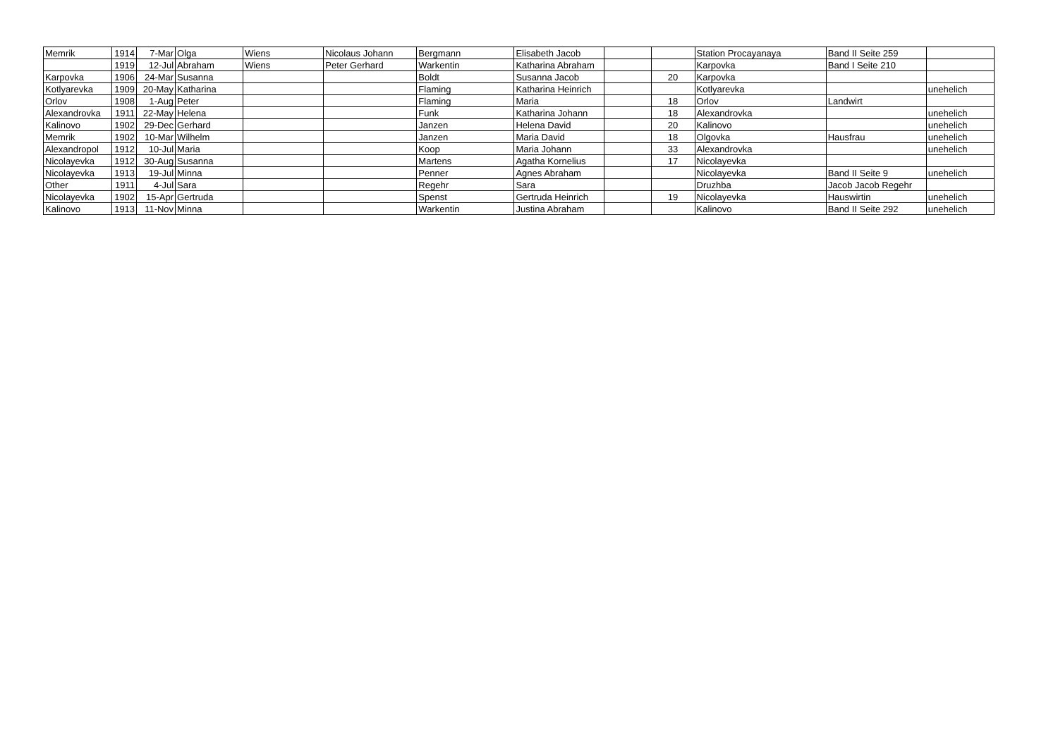| Memrik | 1914 | 7-Mar | Olga | Wiens | Nicolaus Johann | Bergmann | Elisabeth Jacob | | | Station Procayanaya | Band II Seite 259 | |
| | 1919 | 12-Jul | Abraham | Wiens | Peter Gerhard | Warkentin | Katharina Abraham | | | Karpovka | Band I Seite 210 | |
| Karpovka | 1906 | 24-Mar | Susanna | | | Boldt | Susanna Jacob | | 20 | Karpovka | | |
| Kotlyarevka | 1909 | 20-May | Katharina | | | Flaming | Katharina Heinrich | | | Kotlyarevka | | unehelich |
| Orlov | 1908 | 1-Aug | Peter | | | Flaming | Maria | | 18 | Orlov | Landwirt | |
| Alexandrovka | 1911 | 22-May | Helena | | | Funk | Katharina Johann | | 18 | Alexandrovka | | unehelich |
| Kalinovo | 1902 | 29-Dec | Gerhard | | | Janzen | Helena David | | 20 | Kalinovo | | unehelich |
| Memrik | 1902 | 10-Mar | Wilhelm | | | Janzen | Maria David | | 18 | Olgovka | Hausfrau | unehelich |
| Alexandropol | 1912 | 10-Jul | Maria | | | Koop | Maria Johann | | 33 | Alexandrovka | | unehelich |
| Nicolayevka | 1912 | 30-Aug | Susanna | | | Martens | Agatha Kornelius | | 17 | Nicolayevka | | |
| Nicolayevka | 1913 | 19-Jul | Minna | | | Penner | Agnes Abraham | | | Nicolayevka | Band II Seite 9 | unehelich |
| Other | 1911 | 4-Jul | Sara | | | Regehr | Sara | | | Druzhba | Jacob Jacob Regehr | |
| Nicolayevka | 1902 | 15-Apr | Gertruda | | | Spenst | Gertruda Heinrich | | 19 | Nicolayevka | Hauswirtin | unehelich |
| Kalinovo | 1913 | 11-Nov | Minna | | | Warkentin | Justina Abraham | | | Kalinovo | Band II Seite 292 | unehelich |